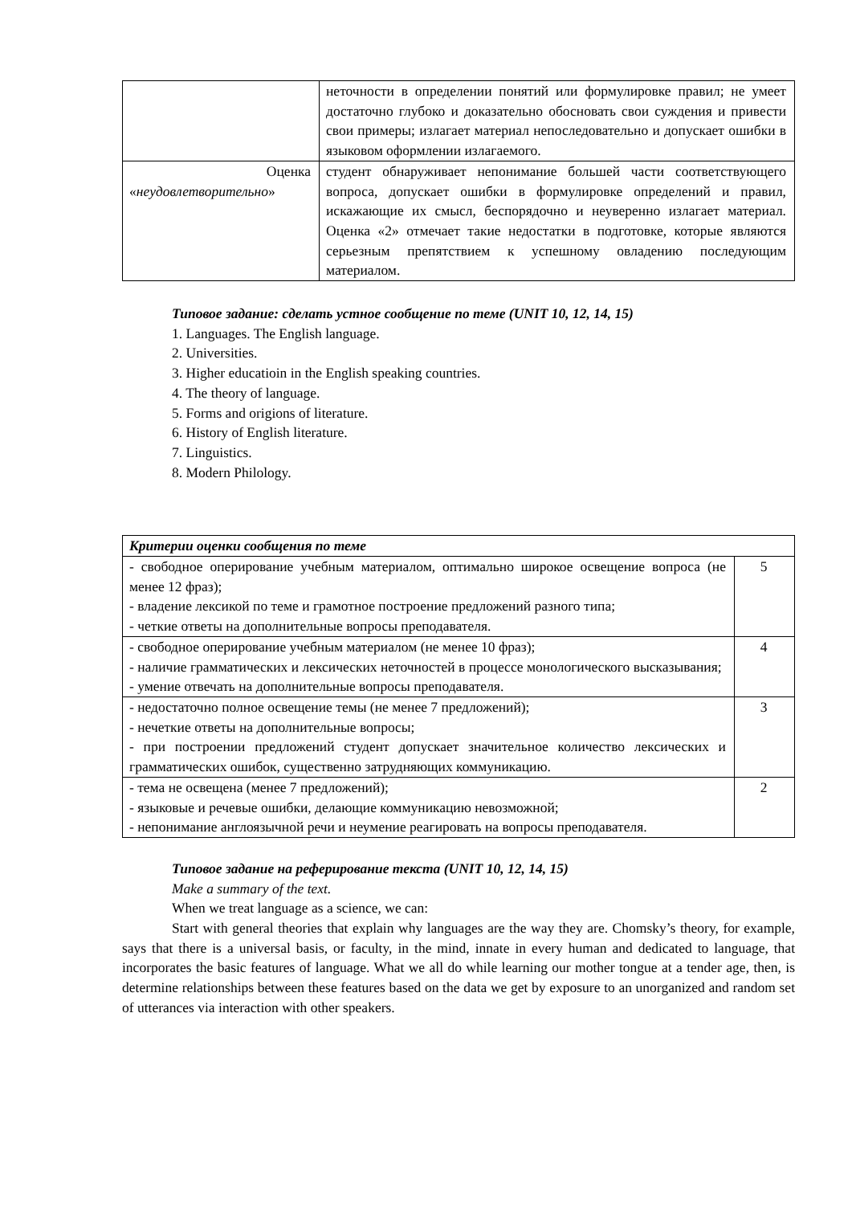| | неточности в определении понятий или формулировке правил; не умеет достаточно глубоко и доказательно обосновать свои суждения и привести свои примеры; излагает материал непоследовательно и допускает ошибки в языковом оформлении излагаемого. |
| Оценка « неудовлетворительно » | студент обнаруживает непонимание большей части соответствующего вопроса, допускает ошибки в формулировке определений и правил, искажающие их смысл, беспорядочно и неуверенно излагает материал. Оценка «2» отмечает такие недостатки в подготовке, которые являются серьезным препятствием к успешному овладению последующим материалом. |
Типовое задание: сделать устное сообщение по теме (UNIT 10, 12, 14, 15)
1. Languages. The English language.
2. Universities.
3. Higher educatioin in the English speaking countries.
4. The theory of language.
5. Forms and origions of literature.
6. History of English literature.
7. Linguistics.
8. Modern Philology.
| Критерии оценки сообщения по теме | |
| - свободное оперирование учебным материалом, оптимально широкое освещение вопроса (не менее 12 фраз); - владение лексикой по теме и грамотное построение предложений разного типа; - четкие ответы на дополнительные вопросы преподавателя. | 5 |
| - свободное оперирование учебным материалом (не менее 10 фраз); - наличие грамматических и лексических неточностей в процессе монологического высказывания; - умение отвечать на дополнительные вопросы преподавателя. | 4 |
| - недостаточно полное освещение темы (не менее 7 предложений); - нечеткие ответы на дополнительные вопросы; - при построении предложений студент допускает значительное количество лексических и грамматических ошибок, существенно затрудняющих коммуникацию. | 3 |
| - тема не освещена (менее 7 предложений); - языковые и речевые ошибки, делающие коммуникацию невозможной; - непонимание англоязычной речи и неумение реагировать на вопросы преподавателя. | 2 |
Типовое задание на реферирование текста (UNIT 10, 12, 14, 15)
Make a summary of the text.
When we treat language as a science, we can:
Start with general theories that explain why languages are the way they are. Chomsky’s theory, for example, says that there is a universal basis, or faculty, in the mind, innate in every human and dedicated to language, that incorporates the basic features of language. What we all do while learning our mother tongue at a tender age, then, is determine relationships between these features based on the data we get by exposure to an unorganized and random set of utterances via interaction with other speakers.